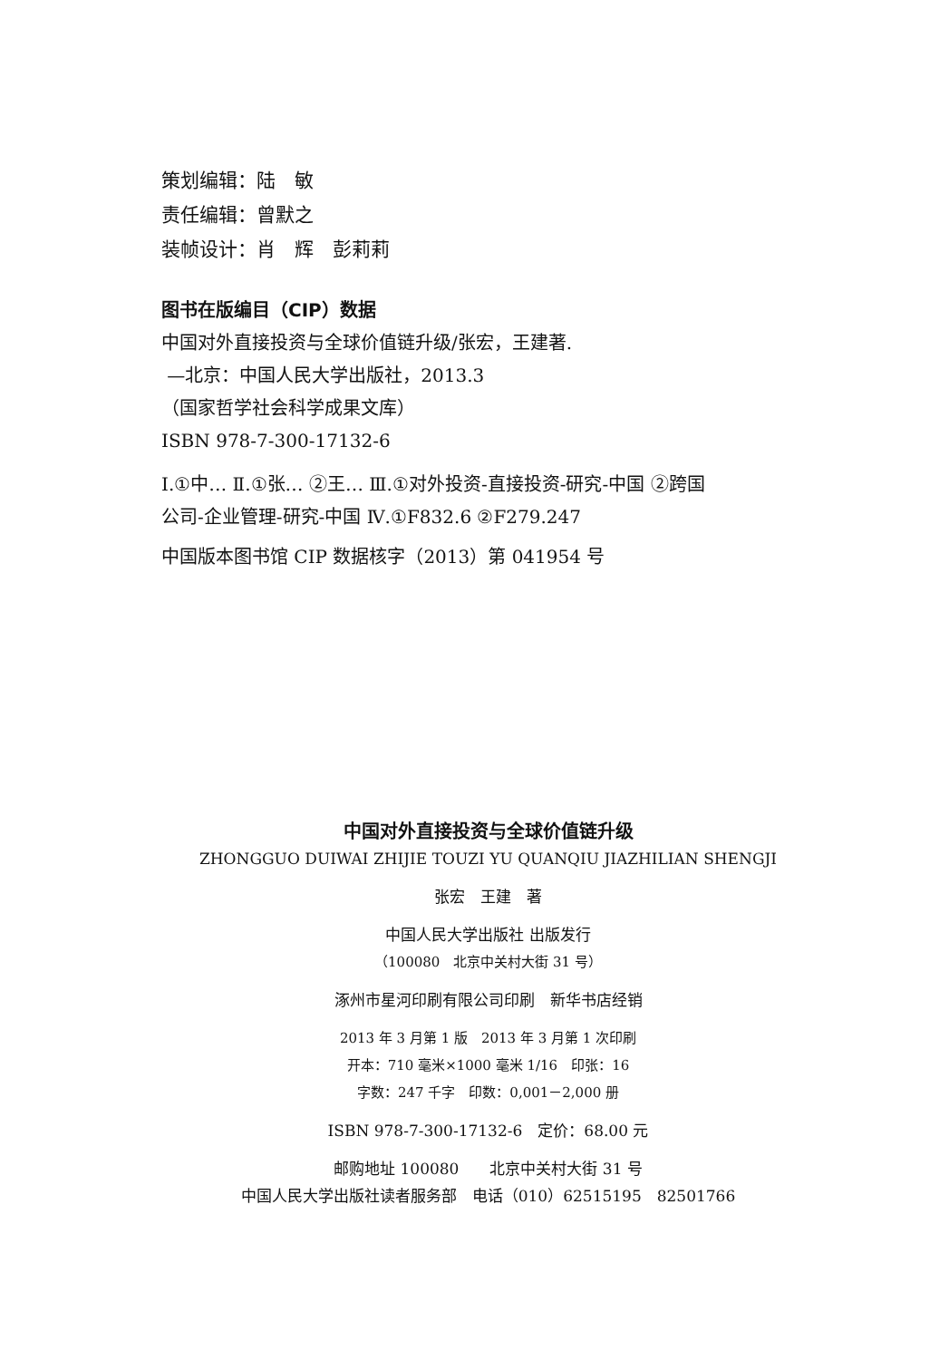策划编辑：陆　敏
责任编辑：曾默之
装帧设计：肖　辉　彭莉莉
图书在版编目（CIP）数据
中国对外直接投资与全球价值链升级/张宏，王建著.
—北京：中国人民大学出版社，2013.3
（国家哲学社会科学成果文库）
ISBN 978-7-300-17132-6
Ⅰ.①中… Ⅱ.①张… ②王… Ⅲ.①对外投资-直接投资-研究-中国 ②跨国
公司-企业管理-研究-中国 Ⅳ.①F832.6 ②F279.247
中国版本图书馆 CIP 数据核字（2013）第 041954 号
中国对外直接投资与全球价值链升级
ZHONGGUO DUIWAI ZHIJIE TOUZI YU QUANQIU JIAZHILIAN SHENGJI
张宏　王建　著
中国人民大学出版社 出版发行
（100080　北京中关村大街 31 号）
涿州市星河印刷有限公司印刷　新华书店经销
2013 年 3 月第 1 版　2013 年 3 月第 1 次印刷
开本：710 毫米×1000 毫米 1/16　印张：16
字数：247 千字　印数：0,001－2,000 册
ISBN 978-7-300-17132-6　定价：68.00 元
邮购地址 100080　　北京中关村大街 31 号
中国人民大学出版社读者服务部　电话（010）62515195　82501766